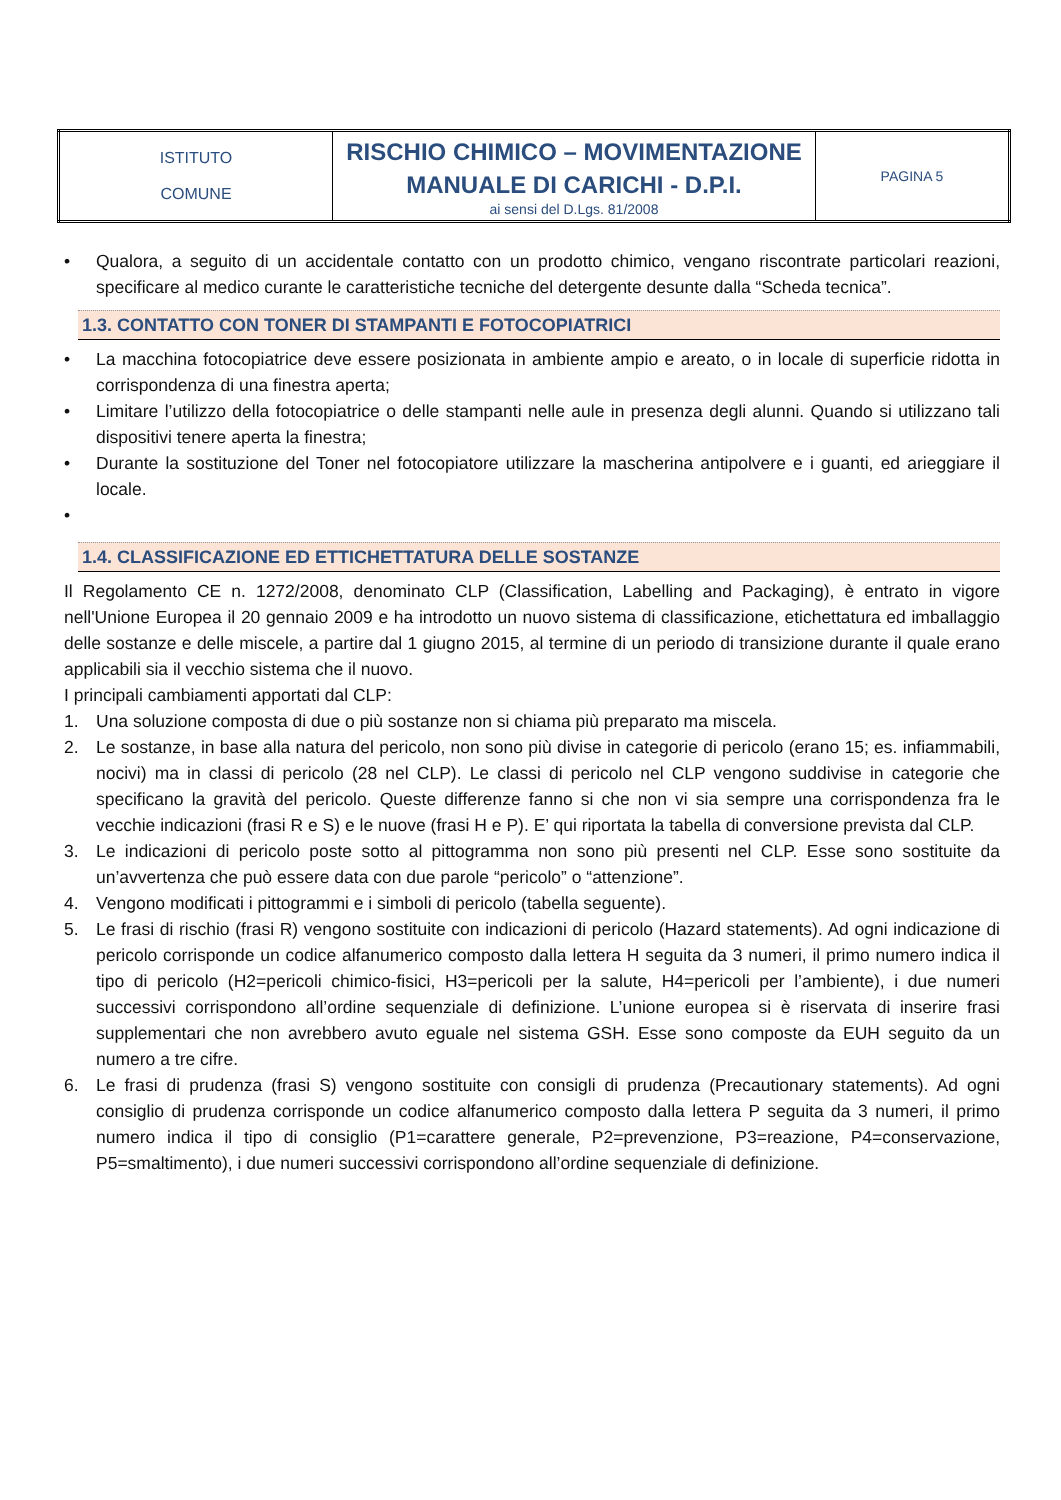| ISTITUTO COMUNE | RISCHIO CHIMICO – MOVIMENTAZIONE MANUALE DI CARICHI - D.P.I. ai sensi del D.Lgs. 81/2008 | PAGINA 5 |
• Qualora, a seguito di un accidentale contatto con un prodotto chimico, vengano riscontrate particolari reazioni, specificare al medico curante le caratteristiche tecniche del detergente desunte dalla “Scheda tecnica”.
1.3. CONTATTO CON TONER DI STAMPANTI E FOTOCOPIATRICI
• La macchina fotocopiatrice deve essere posizionata in ambiente ampio e areato, o in locale di superficie ridotta in corrispondenza di una finestra aperta;
• Limitare l’utilizzo della fotocopiatrice o delle stampanti nelle aule in presenza degli alunni. Quando si utilizzano tali dispositivi tenere aperta la finestra;
• Durante la sostituzione del Toner nel fotocopiatore utilizzare la mascherina antipolvere e i guanti, ed arieggiare il locale.
•
1.4. CLASSIFICAZIONE ED ETTICHETTATURA DELLE SOSTANZE
Il Regolamento CE n. 1272/2008, denominato CLP (Classification, Labelling and Packaging), è entrato in vigore nell'Unione Europea il 20 gennaio 2009 e ha introdotto un nuovo sistema di classificazione, etichettatura ed imballaggio delle sostanze e delle miscele, a partire dal 1 giugno 2015, al termine di un periodo di transizione durante il quale erano applicabili sia il vecchio sistema che il nuovo.
I principali cambiamenti apportati dal CLP:
1. Una soluzione composta di due o più sostanze non si chiama più preparato ma miscela.
2. Le sostanze, in base alla natura del pericolo, non sono più divise in categorie di pericolo (erano 15; es. infiammabili, nocivi) ma in classi di pericolo (28 nel CLP). Le classi di pericolo nel CLP vengono suddivise in categorie che specificano la gravità del pericolo. Queste differenze fanno si che non vi sia sempre una corrispondenza fra le vecchie indicazioni (frasi R e S) e le nuove (frasi H e P). E’ qui riportata la tabella di conversione prevista dal CLP.
3. Le indicazioni di pericolo poste sotto al pittogramma non sono più presenti nel CLP. Esse sono sostituite da un’avvertenza che può essere data con due parole “pericolo” o “attenzione”.
4. Vengono modificati i pittogrammi e i simboli di pericolo (tabella seguente).
5. Le frasi di rischio (frasi R) vengono sostituite con indicazioni di pericolo (Hazard statements). Ad ogni indicazione di pericolo corrisponde un codice alfanumerico composto dalla lettera H seguita da 3 numeri, il primo numero indica il tipo di pericolo (H2=pericoli chimico-fisici, H3=pericoli per la salute, H4=pericoli per l’ambiente), i due numeri successivi corrispondono all’ordine sequenziale di definizione. L’unione europea si è riservata di inserire frasi supplementari che non avrebbero avuto eguale nel sistema GSH. Esse sono composte da EUH seguito da un numero a tre cifre.
6. Le frasi di prudenza (frasi S) vengono sostituite con consigli di prudenza (Precautionary statements). Ad ogni consiglio di prudenza corrisponde un codice alfanumerico composto dalla lettera P seguita da 3 numeri, il primo numero indica il tipo di consiglio (P1=carattere generale, P2=prevenzione, P3=reazione, P4=conservazione, P5=smaltimento), i due numeri successivi corrispondono all’ordine sequenziale di definizione.